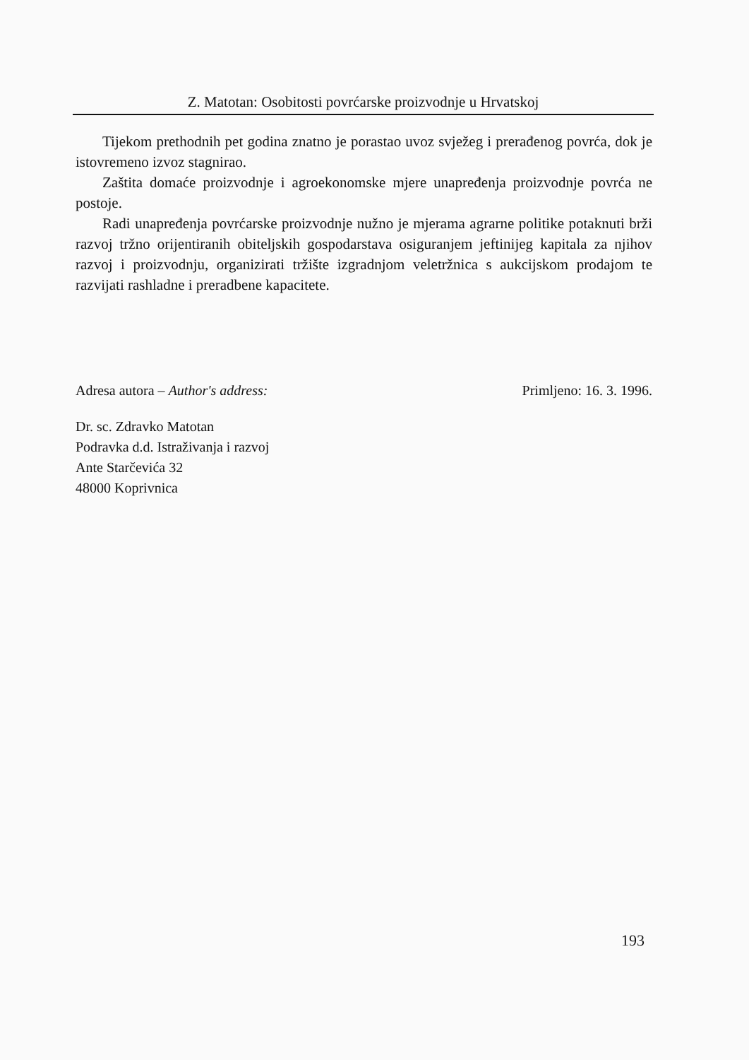Z. Matotan: Osobitosti povrćarske proizvodnje u Hrvatskoj
Tijekom prethodnih pet godina znatno je porastao uvoz svježeg i prerađenog povrća, dok je istovremeno izvoz stagnirao.
Zaštita domaće proizvodnje i agroekonomske mjere unapređenja proizvodnje povrća ne postoje.
Radi unapređenja povrćarske proizvodnje nužno je mjerama agrarne politike potaknuti brži razvoj tržno orijentiranih obiteljskih gospodarstava osiguranjem jeftinijeg kapitala za njihov razvoj i proizvodnju, organizirati tržište izgradnjom veletržnica s aukcijskom prodajom te razvijati rashladne i preradbene kapacitete.
Adresa autora – Author's address: Primljeno: 16. 3. 1996.
Dr. sc. Zdravko Matotan
Podravka d.d. Istraživanja i razvoj
Ante Starčevića 32
48000 Koprivnica
193